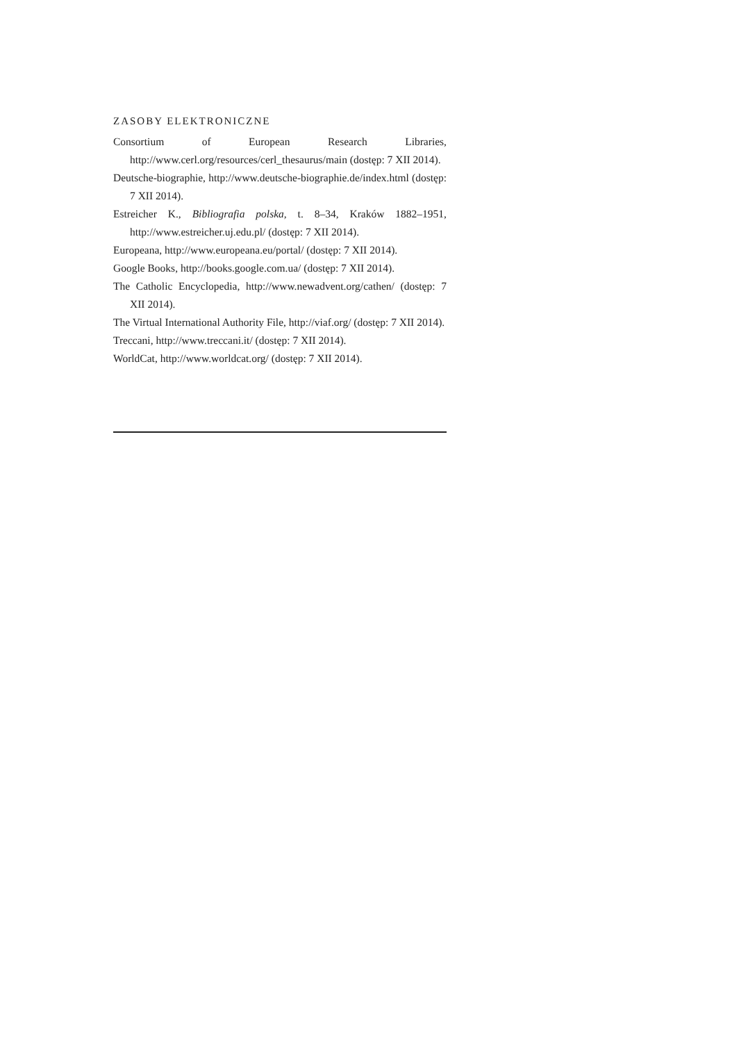ZASOBY ELEKTRONICZNE
Consortium of European Research Libraries, http://www.cerl.org/resources/cerl_thesaurus/main (dostęp: 7 XII 2014).
Deutsche-biographie, http://www.deutsche-biographie.de/index.html (dostęp: 7 XII 2014).
Estreicher K., Bibliografia polska, t. 8–34, Kraków 1882–1951, http://www.estreicher.uj.edu.pl/ (dostęp: 7 XII 2014).
Europeana, http://www.europeana.eu/portal/ (dostęp: 7 XII 2014).
Google Books, http://books.google.com.ua/ (dostęp: 7 XII 2014).
The Catholic Encyclopedia, http://www.newadvent.org/cathen/ (dostęp: 7 XII 2014).
The Virtual International Authority File, http://viaf.org/ (dostęp: 7 XII 2014).
Treccani, http://www.treccani.it/ (dostęp: 7 XII 2014).
WorldCat, http://www.worldcat.org/ (dostęp: 7 XII 2014).